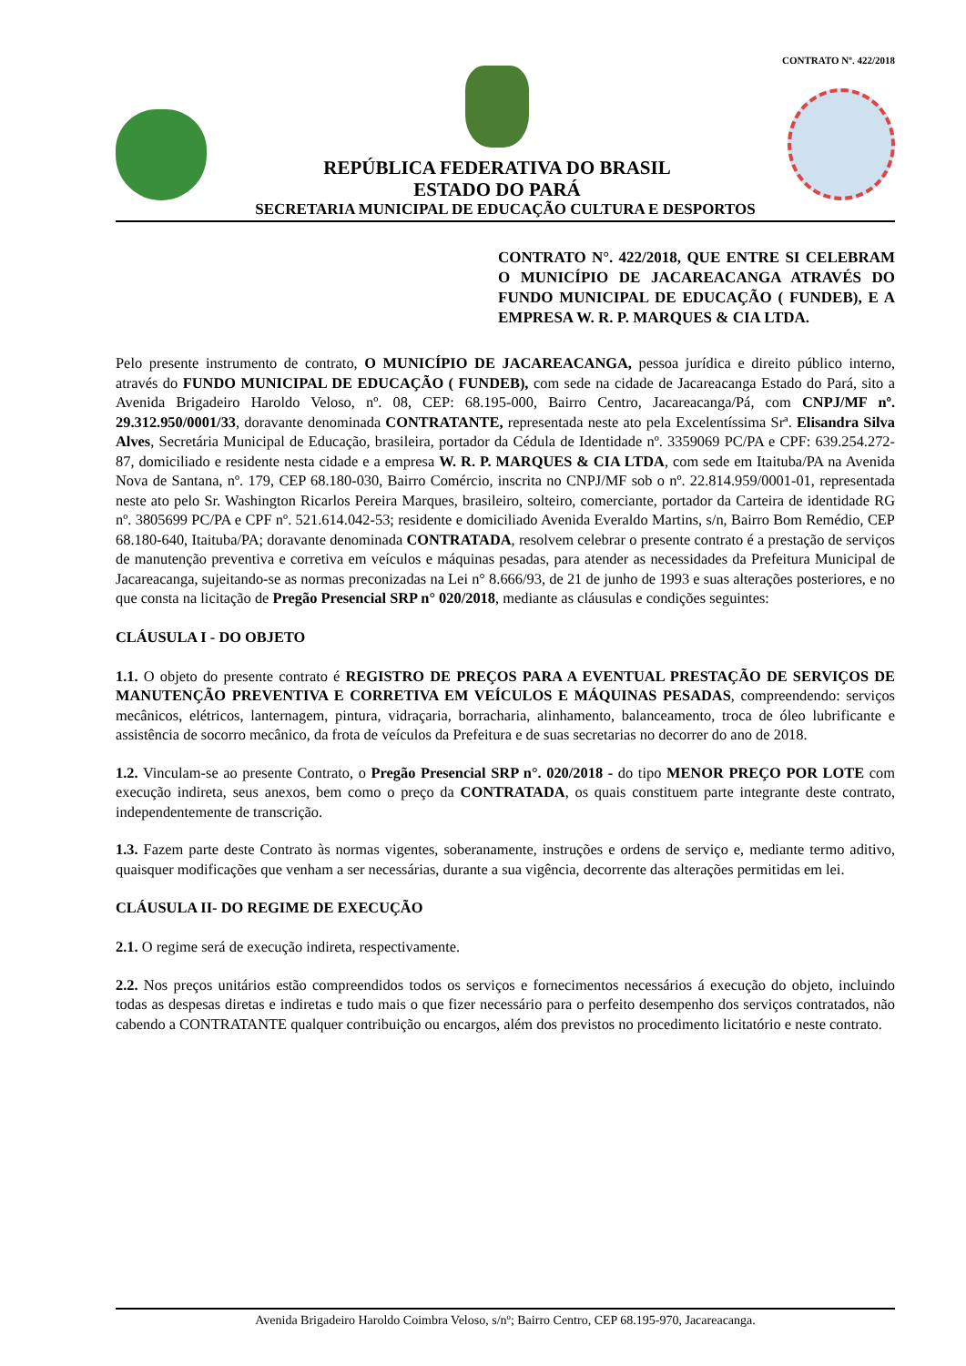CONTRATO Nº. 422/2018
REPÚBLICA FEDERATIVA DO BRASIL
ESTADO DO PARÁ
SECRETARIA MUNICIPAL DE EDUCAÇÃO CULTURA E DESPORTOS
CONTRATO N°. 422/2018, QUE ENTRE SI CELEBRAM O MUNICÍPIO DE JACAREACANGA ATRAVÉS DO FUNDO MUNICIPAL DE EDUCAÇÃO ( FUNDEB), E A EMPRESA W. R. P. MARQUES & CIA LTDA.
Pelo presente instrumento de contrato, O MUNICÍPIO DE JACAREACANGA, pessoa jurídica e direito público interno, através do FUNDO MUNICIPAL DE EDUCAÇÃO ( FUNDEB), com sede na cidade de Jacareacanga Estado do Pará, sito a Avenida Brigadeiro Haroldo Veloso, nº. 08, CEP: 68.195-000, Bairro Centro, Jacareacanga/Pá, com CNPJ/MF nº. 29.312.950/0001/33, doravante denominada CONTRATANTE, representada neste ato pela Excelentíssima Srª. Elisandra Silva Alves, Secretária Municipal de Educação, brasileira, portador da Cédula de Identidade nº. 3359069 PC/PA e CPF: 639.254.272-87, domiciliado e residente nesta cidade e a empresa W. R. P. MARQUES & CIA LTDA, com sede em Itaituba/PA na Avenida Nova de Santana, nº. 179, CEP 68.180-030, Bairro Comércio, inscrita no CNPJ/MF sob o nº. 22.814.959/0001-01, representada neste ato pelo Sr. Washington Ricarlos Pereira Marques, brasileiro, solteiro, comerciante, portador da Carteira de identidade RG nº. 3805699 PC/PA e CPF nº. 521.614.042-53; residente e domiciliado Avenida Everaldo Martins, s/n, Bairro Bom Remédio, CEP 68.180-640, Itaituba/PA; doravante denominada CONTRATADA, resolvem celebrar o presente contrato é a prestação de serviços de manutenção preventiva e corretiva em veículos e máquinas pesadas, para atender as necessidades da Prefeitura Municipal de Jacareacanga, sujeitando-se as normas preconizadas na Lei n° 8.666/93, de 21 de junho de 1993 e suas alterações posteriores, e no que consta na licitação de Pregão Presencial SRP n° 020/2018, mediante as cláusulas e condições seguintes:
CLÁUSULA I - DO OBJETO
1.1. O objeto do presente contrato é REGISTRO DE PREÇOS PARA A EVENTUAL PRESTAÇÃO DE SERVIÇOS DE MANUTENÇÃO PREVENTIVA E CORRETIVA EM VEÍCULOS E MÁQUINAS PESADAS, compreendendo: serviços mecânicos, elétricos, lanternagem, pintura, vidraçaria, borracharia, alinhamento, balanceamento, troca de óleo lubrificante e assistência de socorro mecânico, da frota de veículos da Prefeitura e de suas secretarias no decorrer do ano de 2018.
1.2. Vinculam-se ao presente Contrato, o Pregão Presencial SRP n°. 020/2018 - do tipo MENOR PREÇO POR LOTE com execução indireta, seus anexos, bem como o preço da CONTRATADA, os quais constituem parte integrante deste contrato, independentemente de transcrição.
1.3. Fazem parte deste Contrato às normas vigentes, soberanamente, instruções e ordens de serviço e, mediante termo aditivo, quaisquer modificações que venham a ser necessárias, durante a sua vigência, decorrente das alterações permitidas em lei.
CLÁUSULA II- DO REGIME DE EXECUÇÃO
2.1. O regime será de execução indireta, respectivamente.
2.2. Nos preços unitários estão compreendidos todos os serviços e fornecimentos necessários á execução do objeto, incluindo todas as despesas diretas e indiretas e tudo mais o que fizer necessário para o perfeito desempenho dos serviços contratados, não cabendo a CONTRATANTE qualquer contribuição ou encargos, além dos previstos no procedimento licitatório e neste contrato.
Avenida Brigadeiro Haroldo Coimbra Veloso, s/nº; Bairro Centro, CEP 68.195-970, Jacareacanga.